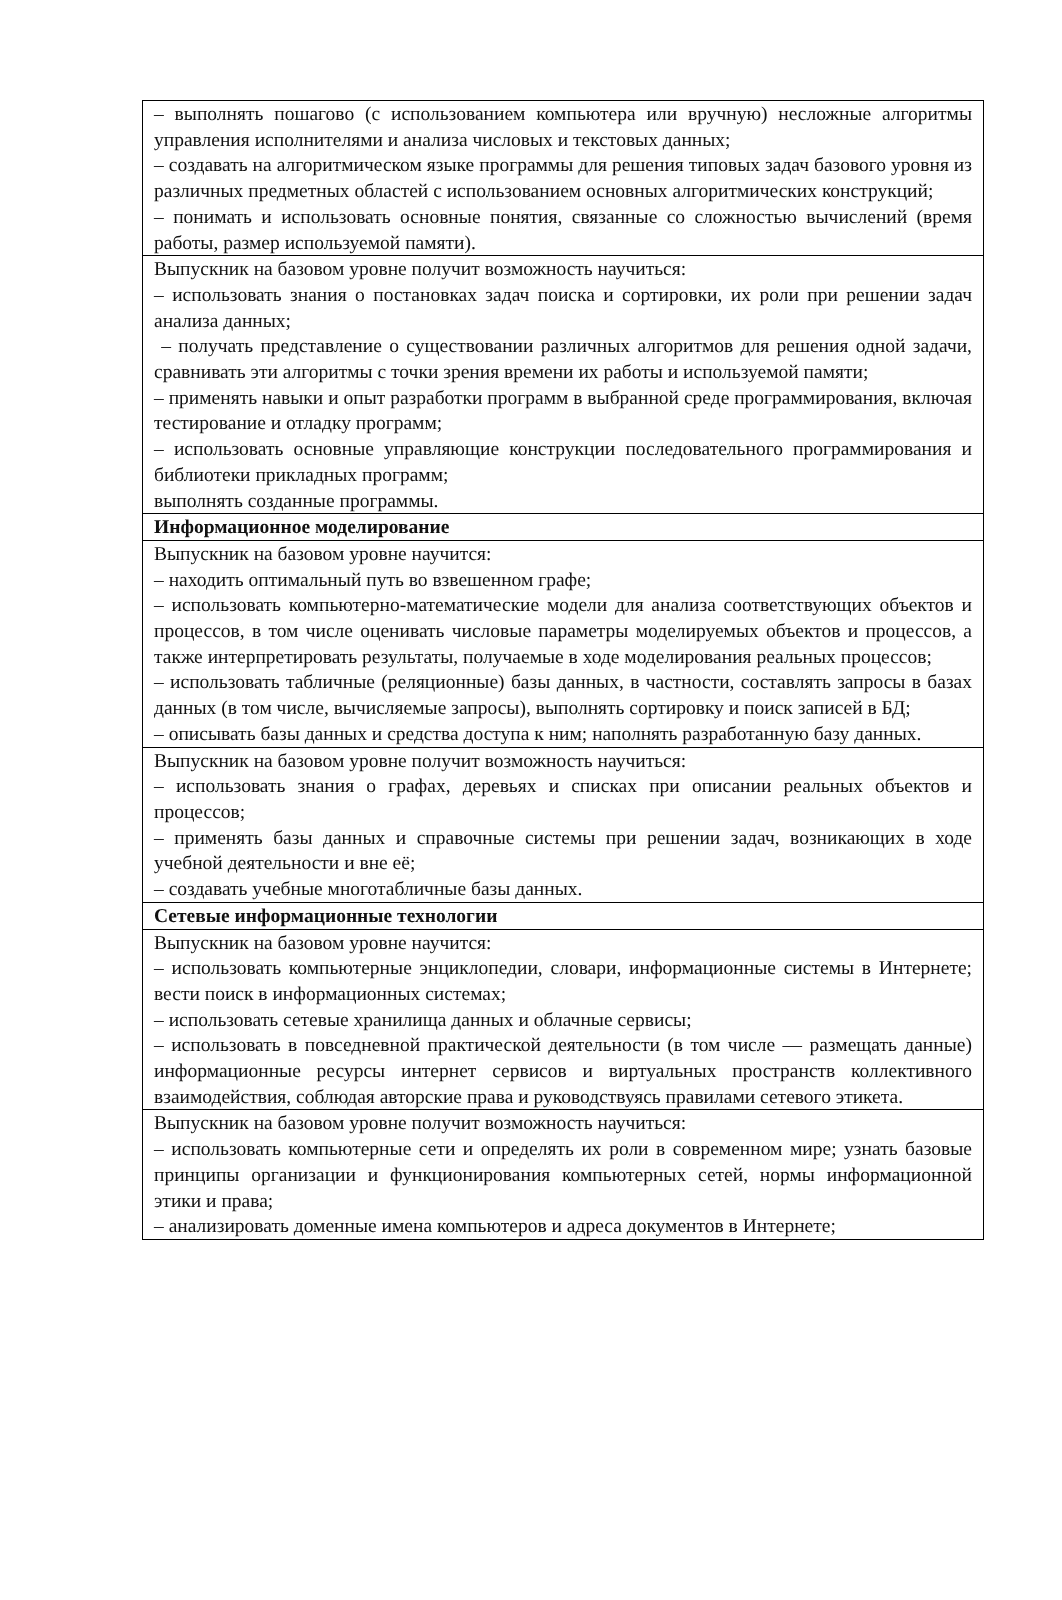| – выполнять пошагово (с использованием компьютера или вручную) несложные алгоритмы управления исполнителями и анализа числовых и текстовых данных; – создавать на алгоритмическом языке программы для решения типовых задач базового уровня из различных предметных областей с использованием основных алгоритмических конструкций; – понимать и использовать основные понятия, связанные со сложностью вычислений (время работы, размер используемой памяти). |
| Выпускник на базовом уровне получит возможность научиться: – использовать знания о постановках задач поиска и сортировки, их роли при решении задач анализа данных; – получать представление о существовании различных алгоритмов для решения одной задачи, сравнивать эти алгоритмы с точки зрения времени их работы и используемой памяти; – применять навыки и опыт разработки программ в выбранной среде программирования, включая тестирование и отладку программ; – использовать основные управляющие конструкции последовательного программирования и библиотеки прикладных программ; выполнять созданные программы. |
| Информационное моделирование |
| Выпускник на базовом уровне научится: – находить оптимальный путь во взвешенном графе; – использовать компьютерно-математические модели для анализа соответствующих объектов и процессов, в том числе оценивать числовые параметры моделируемых объектов и процессов, а также интерпретировать результаты, получаемые в ходе моделирования реальных процессов; – использовать табличные (реляционные) базы данных, в частности, составлять запросы в базах данных (в том числе, вычисляемые запросы), выполнять сортировку и поиск записей в БД; – описывать базы данных и средства доступа к ним; наполнять разработанную базу данных. |
| Выпускник на базовом уровне получит возможность научиться: – использовать знания о графах, деревьях и списках при описании реальных объектов и процессов; – применять базы данных и справочные системы при решении задач, возникающих в ходе учебной деятельности и вне её; – создавать учебные многотабличные базы данных. |
| Сетевые информационные технологии |
| Выпускник на базовом уровне научится: – использовать компьютерные энциклопедии, словари, информационные системы в Интернете; вести поиск в информационных системах; – использовать сетевые хранилища данных и облачные сервисы; – использовать в повседневной практической деятельности (в том числе — размещать данные) информационные ресурсы интернет сервисов и виртуальных пространств коллективного взаимодействия, соблюдая авторские права и руководствуясь правилами сетевого этикета. |
| Выпускник на базовом уровне получит возможность научиться: – использовать компьютерные сети и определять их роли в современном мире; узнать базовые принципы организации и функционирования компьютерных сетей, нормы информационной этики и права; – анализировать доменные имена компьютеров и адреса документов в Интернете; |